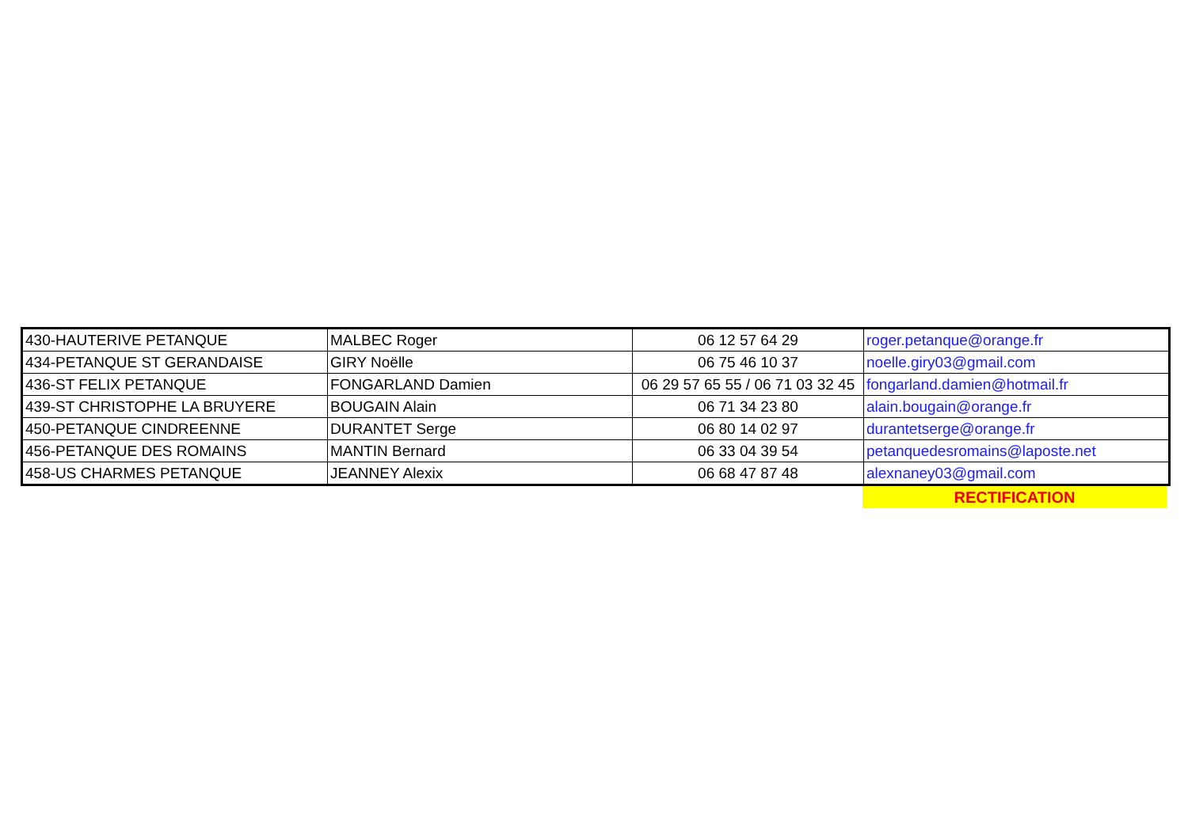| 430-HAUTERIVE PETANQUE | MALBEC Roger | 06 12 57 64 29 | roger.petanque@orange.fr |
| 434-PETANQUE ST GERANDAISE | GIRY Noëlle | 06 75 46 10 37 | noelle.giry03@gmail.com |
| 436-ST FELIX PETANQUE | FONGARLAND Damien | 06 29 57 65 55 / 06 71 03 32 45 | fongarland.damien@hotmail.fr |
| 439-ST CHRISTOPHE LA BRUYERE | BOUGAIN Alain | 06 71 34 23 80 | alain.bougain@orange.fr |
| 450-PETANQUE CINDREENNE | DURANTET Serge | 06 80 14 02 97 | durantetserge@orange.fr |
| 456-PETANQUE DES ROMAINS | MANTIN Bernard | 06 33 04 39 54 | petanquedesromains@laposte.net |
| 458-US CHARMES PETANQUE | JEANNEY Alexix | 06 68 47 87 48 | alexnaney03@gmail.com |
RECTIFICATION